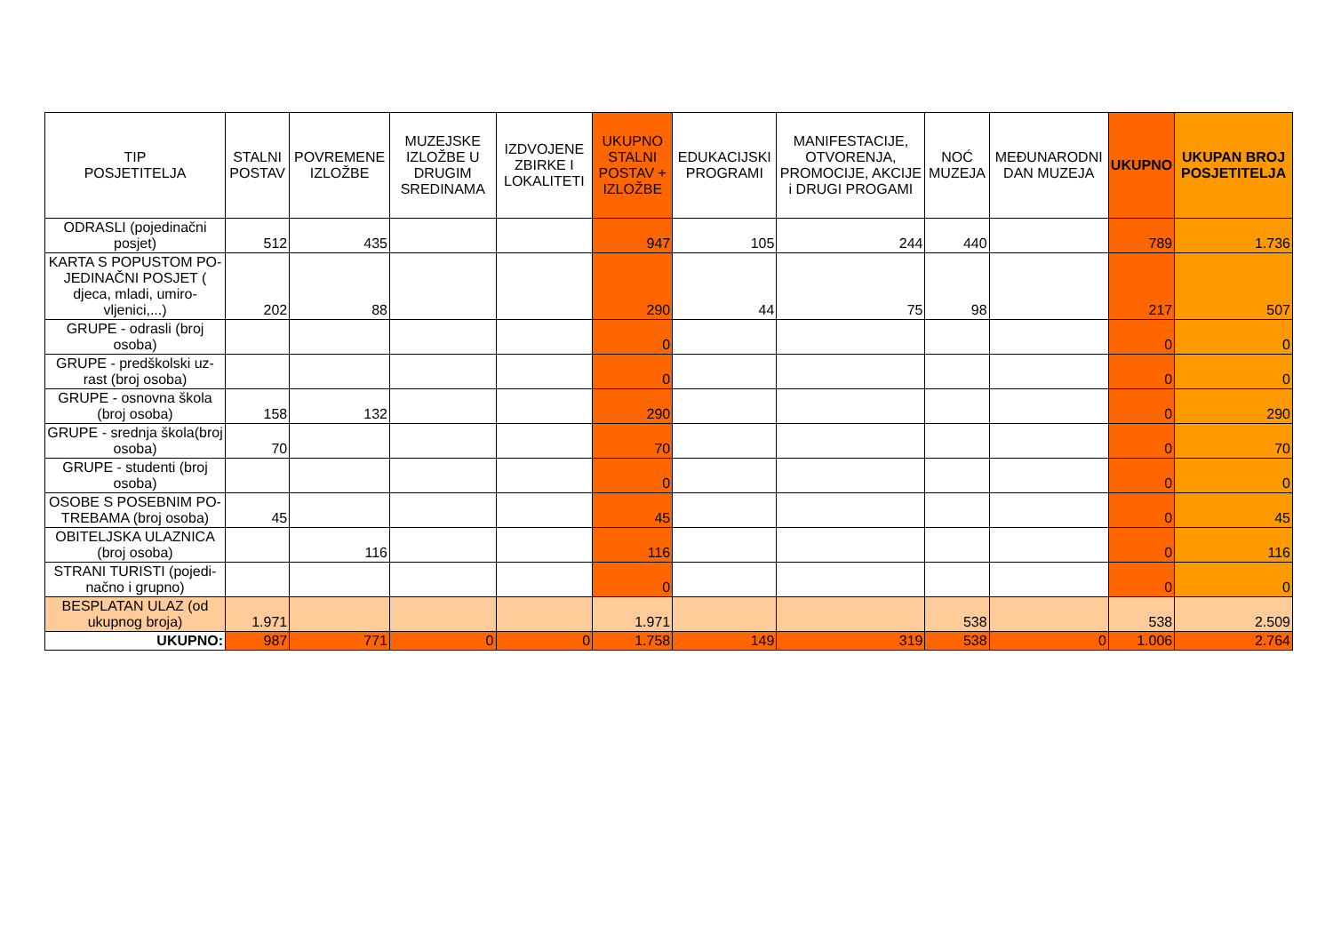| TIP POSJETITELJA | STALNI POSTAV | POVREMENE IZLOŽBE | MUZEJSKE IZLOŽBE U DRUGIM SREDINAMA | IZDVOJENE ZBIRKE I LOKALITETI | UKUPNO STALNI POSTAV + IZLOŽBE | EDUKACIJSKI PROGRAMI | MANIFESTACIJE, OTVORENJA, PROMOCIJE, AKCIJE i DRUGI PROGAMI | NOĆ MUZEJA | MEĐUNARODNI DAN MUZEJA | UKUPNO | UKUPAN BROJ POSJETITELJA |
| --- | --- | --- | --- | --- | --- | --- | --- | --- | --- | --- | --- |
| ODRASLI (pojedinačni posjet) | 512 | 435 | | | 947 | 105 | 244 | 440 | | 789 | 1.736 |
| KARTA S POPUSTOM PO-JEDINAČNI POSJET ( djeca, mladi, umiro-vljenici,...) | 202 | 88 | | | 290 | 44 | 75 | 98 | | 217 | 507 |
| GRUPE - odrasli (broj osoba) | | | | | 0 | | | | | 0 | 0 |
| GRUPE - predškolski uz-rast (broj osoba) | | | | | 0 | | | | | 0 | 0 |
| GRUPE - osnovna škola (broj osoba) | 158 | 132 | | | 290 | | | | | 0 | 290 |
| GRUPE - srednja škola(broj osoba) | 70 | | | | 70 | | | | | 0 | 70 |
| GRUPE - studenti (broj osoba) | | | | | 0 | | | | | 0 | 0 |
| OSOBE S POSEBNIM PO-TREBAMA (broj osoba) | 45 | | | | 45 | | | | | 0 | 45 |
| OBITELJSKA ULAZNICA (broj osoba) | | 116 | | | 116 | | | | | 0 | 116 |
| STRANI TURISTI (pojedi-načno i grupno) | | | | | 0 | | | | | 0 | 0 |
| BESPLATAN ULAZ (od ukupnog broja) | 1.971 | | | | 1.971 | | | 538 | | 538 | 2.509 |
| UKUPNO: | 987 | 771 | 0 | 0 | 1.758 | 149 | 319 | 538 | 0 | 1.006 | 2.764 |